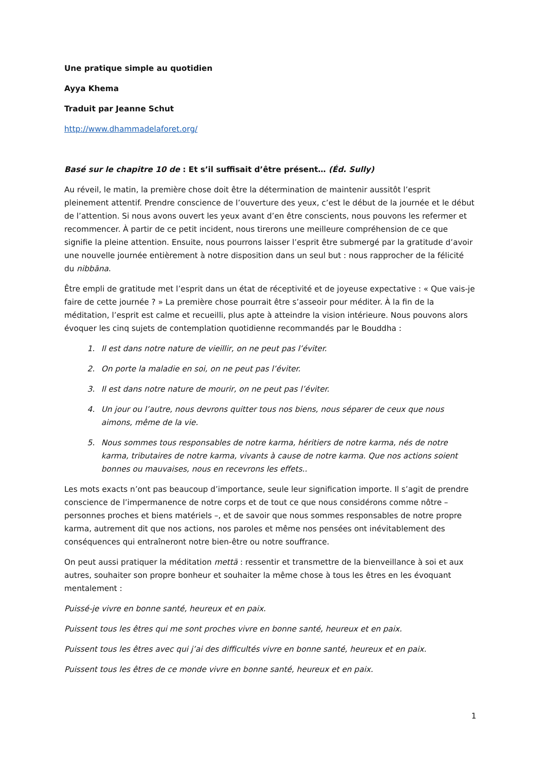Une pratique simple au quotidien
Ayya Khema
Traduit par Jeanne Schut
http://www.dhammadelaforet.org/
Basé sur le chapitre 10 de : Et s’il suffisait d’être présent… (Éd. Sully)
Au réveil, le matin, la première chose doit être la détermination de maintenir aussitôt l’esprit pleinement attentif. Prendre conscience de l’ouverture des yeux, c’est le début de la journée et le début de l’attention. Si nous avons ouvert les yeux avant d’en être conscients, nous pouvons les refermer et recommencer. À partir de ce petit incident, nous tirerons une meilleure compréhension de ce que signifie la pleine attention. Ensuite, nous pourrons laisser l’esprit être submergé par la gratitude d’avoir une nouvelle journée entièrement à notre disposition dans un seul but : nous rapprocher de la félicité du nibbāna.
Être empli de gratitude met l’esprit dans un état de réceptivité et de joyeuse expectative : « Que vais-je faire de cette journée ? » La première chose pourrait être s’asseoir pour méditer. À la fin de la méditation, l’esprit est calme et recueilli, plus apte à atteindre la vision intérieure. Nous pouvons alors évoquer les cinq sujets de contemplation quotidienne recommandés par le Bouddha :
1. Il est dans notre nature de vieillir, on ne peut pas l’éviter.
2. On porte la maladie en soi, on ne peut pas l’éviter.
3. Il est dans notre nature de mourir, on ne peut pas l’éviter.
4. Un jour ou l’autre, nous devrons quitter tous nos biens, nous séparer de ceux que nous aimons, même de la vie.
5. Nous sommes tous responsables de notre karma, héritiers de notre karma, nés de notre karma, tributaires de notre karma, vivants à cause de notre karma. Que nos actions soient bonnes ou mauvaises, nous en recevrons les effets..
Les mots exacts n’ont pas beaucoup d’importance, seule leur signification importe. Il s’agit de prendre conscience de l’impermanence de notre corps et de tout ce que nous considérons comme nôtre – personnes proches et biens matériels –, et de savoir que nous sommes responsables de notre propre karma, autrement dit que nos actions, nos paroles et même nos pensées ont inévitablement des conséquences qui entraîneront notre bien-être ou notre souffrance.
On peut aussi pratiquer la méditation mettā : ressentir et transmettre de la bienveillance à soi et aux autres, souhaiter son propre bonheur et souhaiter la même chose à tous les êtres en les évoquant mentalement :
Puissé-je vivre en bonne santé, heureux et en paix.
Puissent tous les êtres qui me sont proches vivre en bonne santé, heureux et en paix.
Puissent tous les êtres avec qui j’ai des difficultés vivre en bonne santé, heureux et en paix.
Puissent tous les êtres de ce monde vivre en bonne santé, heureux et en paix.
1